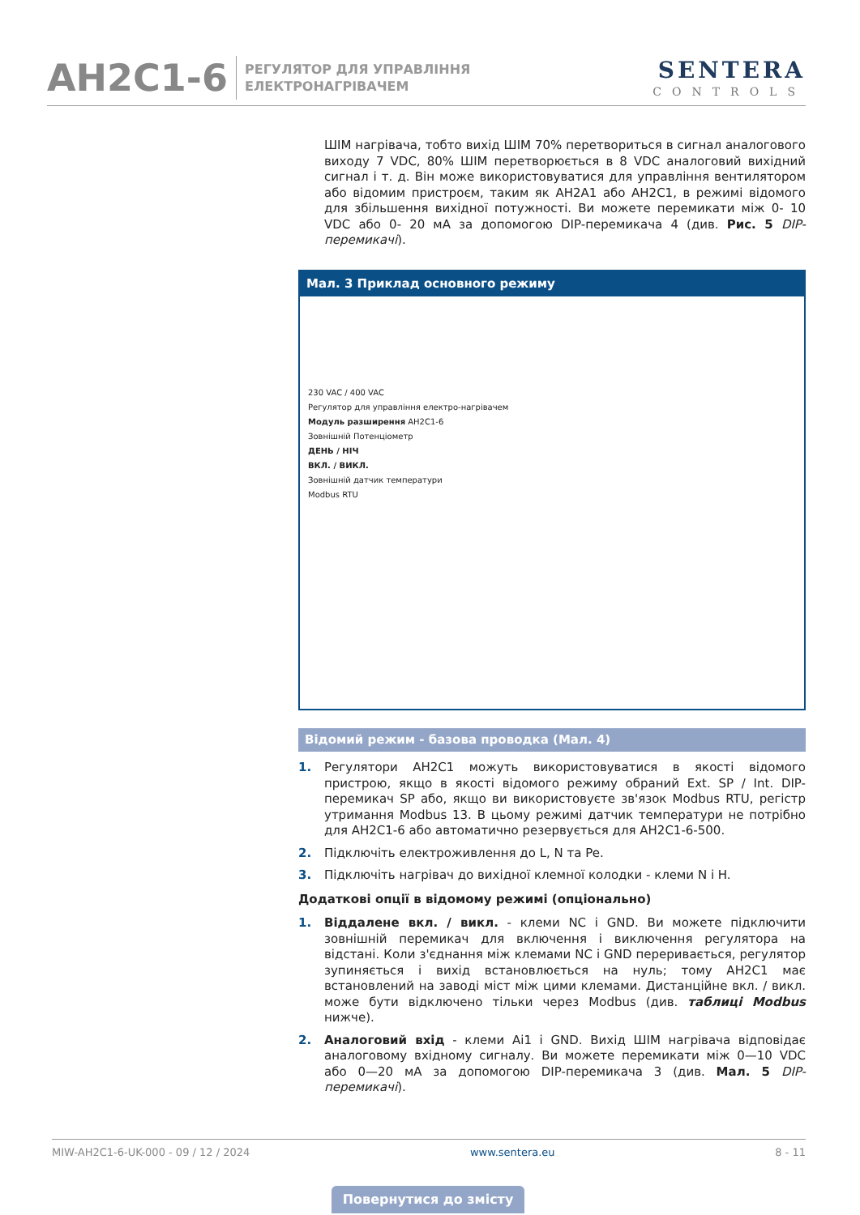AH2C1-6
РЕГУЛЯТОР ДЛЯ УПРАВЛІННЯ
ЕЛЕКТРОНАГРІВАЧЕМ
SENTERA
CONTROLS
ШІМ нагрівача, тобто вихід ШІМ 70% перетвориться в сигнал аналогового виходу 7 VDC, 80% ШІМ перетворюється в 8 VDC аналоговий вихідний сигнал і т. д. Він може використовуватися для управління вентилятором або відомим пристроєм, таким як AH2A1 або AH2C1, в режимі відомого для збільшення вихідної потужності. Ви можете перемикати між 0- 10 VDC або 0- 20 мА за допомогою DIP-перемикача 4 (див. Рис. 5 DIP-перемикачі).
Мал. 3 Приклад основного режиму
230 VAC / 400 VAC
Регулятор для управління електро-нагрівачем
Модуль разширення AH2C1-6
Зовнішній Потенціометр
ДЕНЬ / НІЧ
ВКЛ. / ВИКЛ.
Зовнішній датчик температури
Modbus RTU
Відомий режим - базова проводка (Мал. 4)
1. Регулятори AH2C1 можуть використовуватися в якості відомого пристрою, якщо в якості відомого режиму обраний Ext. SP / Int. DIP-перемикач SP або, якщо ви використовуєте зв'язок Modbus RTU, регістр утримання Modbus 13. В цьому режимі датчик температури не потрібно для AH2C1-6 або автоматично резервується для AH2C1-6-500.
2. Підключіть електроживлення до L, N та Pe.
3. Підключіть нагрівач до вихідної клемної колодки - клеми N і H.
Додаткові опції в відомому режимі (опціонально)
1. Віддалене вкл. / викл. - клеми NC і GND. Ви можете підключити зовнішній перемикач для включення і виключення регулятора на відстані. Коли з'єднання між клемами NC і GND переривається, регулятор зупиняється і вихід встановлюється на нуль; тому AH2C1 має встановлений на заводі міст між цими клемами. Дистанційне вкл. / викл. може бути відключено тільки через Modbus (див. таблиці Modbus нижче).
2. Аналоговий вхід - клеми Ai1 і GND. Вихід ШІМ нагрівача відповідає аналоговому вхідному сигналу. Ви можете перемикати між 0—10 VDC або 0—20 мА за допомогою DIP-перемикача 3 (див. Мал. 5 DIP-перемикачі).
MIW-AH2C1-6-UK-000 - 09 / 12 / 2024 www.sentera.eu 8 - 11
Повернутися до змісту